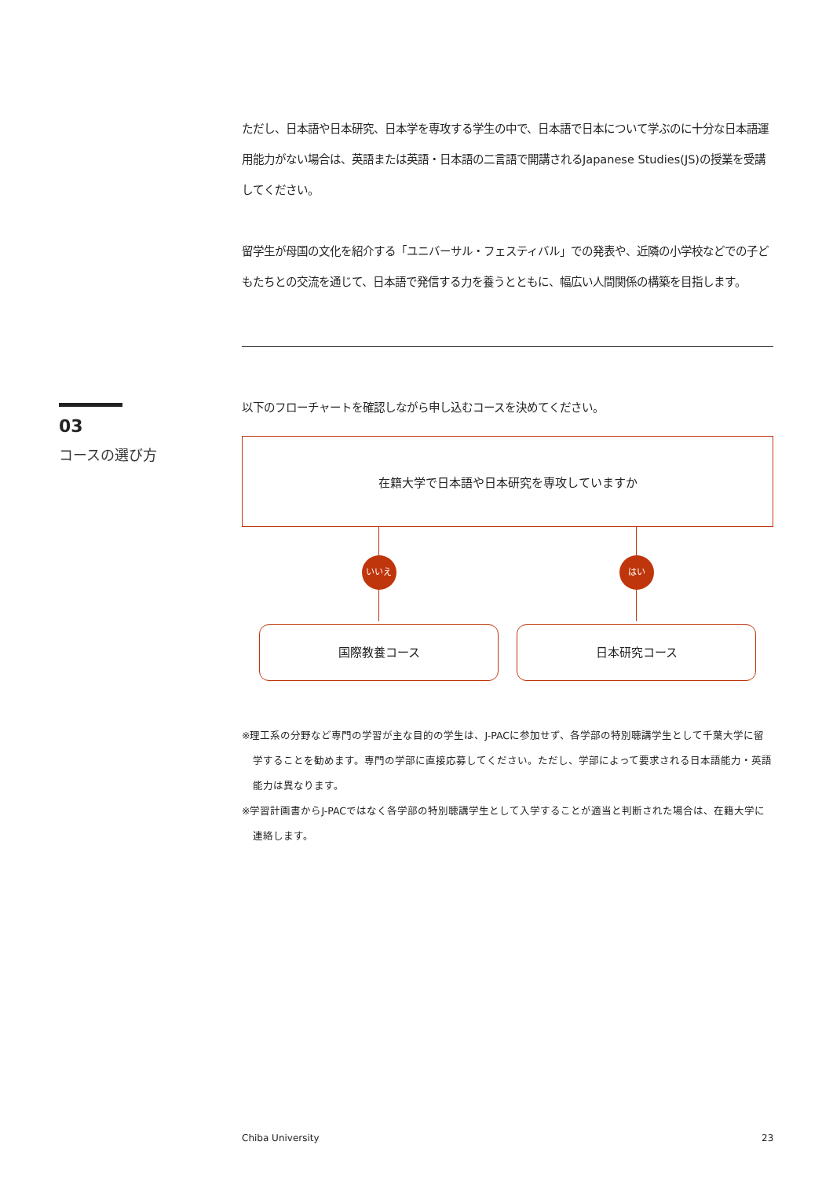ただし、日本語や日本研究、日本学を専攻する学生の中で、日本語で日本について学ぶのに十分な日本語運用能力がない場合は、英語または英語・日本語の二言語で開講されるJapanese Studies(JS)の授業を受講してください。
留学生が母国の文化を紹介する「ユニバーサル・フェスティバル」での発表や、近隣の小学校などでの子どもたちとの交流を通じて、日本語で発信する力を養うとともに、幅広い人間関係の構築を目指します。
以下のフローチャートを確認しながら申し込むコースを決めてください。
在籍大学で日本語や日本研究を専攻していますか
いいえ
国際教養コース
はい
日本研究コース
※理工系の分野など専門の学習が主な目的の学生は、J-PACに参加せず、各学部の特別聴講学生として千葉大学に留学することを勧めます。専門の学部に直接応募してください。ただし、学部によって要求される日本語能力・英語能力は異なります。
※学習計画書からJ-PACではなく各学部の特別聴講学生として入学することが適当と判断された場合は、在籍大学に連絡します。
03
コースの選び方
Chiba University 23